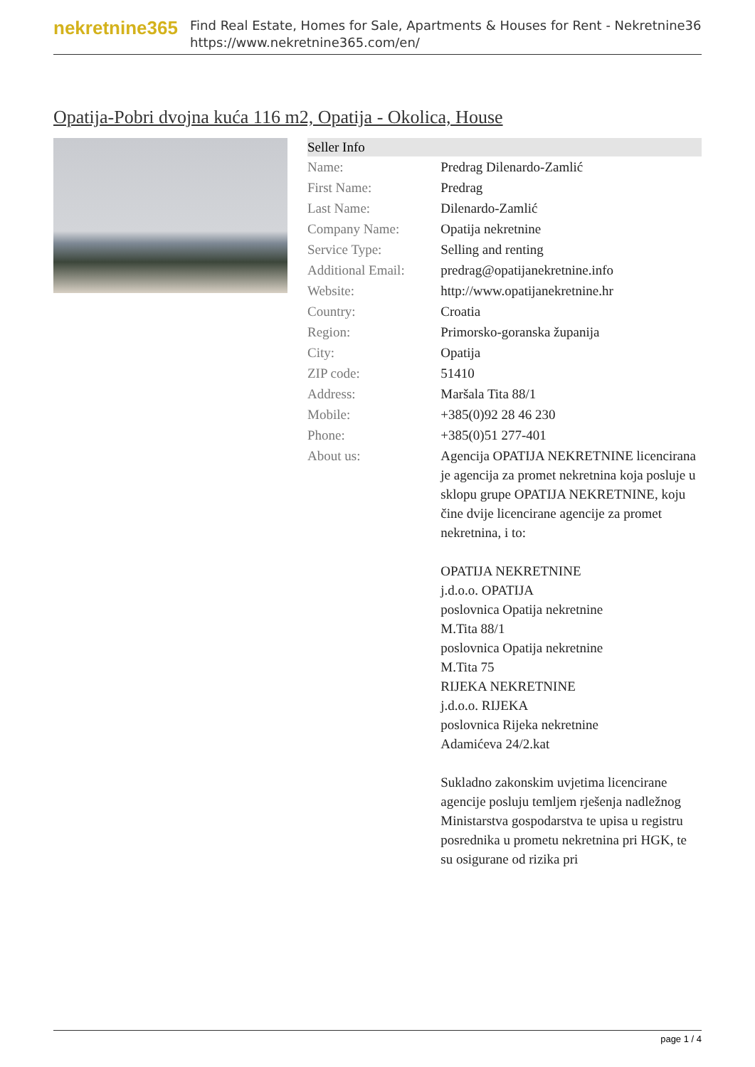nekretnine365
Find Real Estate, Homes for Sale, Apartments & Houses for Rent - Nekretnine365
https://www.nekretnine365.com/en/
Opatija-Pobri dvojna kuća 116 m2, Opatija - Okolica, House
| Seller Info | |
| --- | --- |
| Name: | Predrag Dilenardo-Zamlić |
| First Name: | Predrag |
| Last Name: | Dilenardo-Zamlić |
| Company Name: | Opatija nekretnine |
| Service Type: | Selling and renting |
| Additional Email: | predrag@opatijanekretnine.info |
| Website: | http://www.opatijanekretnine.hr |
| Country: | Croatia |
| Region: | Primorsko-goranska županija |
| City: | Opatija |
| ZIP code: | 51410 |
| Address: | Maršala Tita 88/1 |
| Mobile: | +385(0)92 28 46 230 |
| Phone: | +385(0)51 277-401 |
| About us: | Agencija OPATIJA NEKRETNINE licencirana je agencija za promet nekretnina koja posluje u sklopu grupe OPATIJA NEKRETNINE, koju čine dvije licencirane agencije za promet nekretnina, i to: OPATIJA NEKRETNINE j.d.o.o. OPATIJA poslovnica Opatija nekretnine M.Tita 88/1 poslovnica Opatija nekretnine M.Tita 75 RIJEKA NEKRETNINE j.d.o.o. RIJEKA poslovnica Rijeka nekretnine Adamićeva 24/2.kat Sukladno zakonskim uvjetima licencirane agencije posluju temljem rješenja nadležnog Ministarstva gospodarstva te upisa u registru posrednika u prometu nekretnina pri HGK, te su osigurane od rizika pri |
page 1 / 4